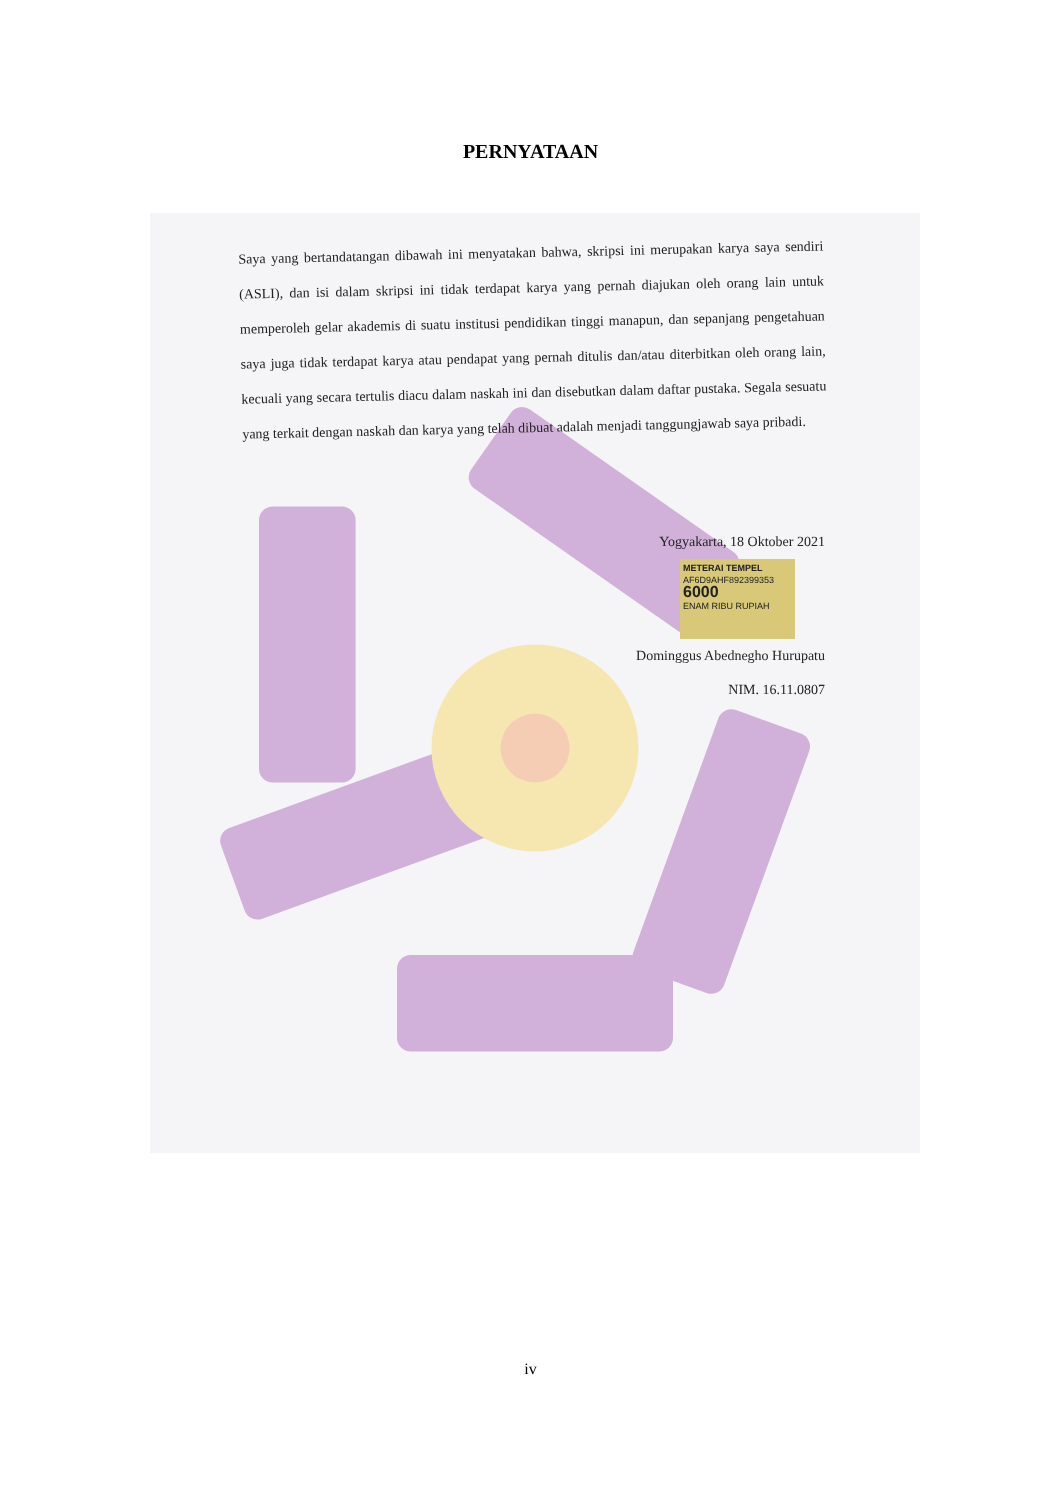PERNYATAAN
Saya yang bertandatangan dibawah ini menyatakan bahwa, skripsi ini merupakan karya saya sendiri (ASLI), dan isi dalam skripsi ini tidak terdapat karya yang pernah diajukan oleh orang lain untuk memperoleh gelar akademis di suatu institusi pendidikan tinggi manapun, dan sepanjang pengetahuan saya juga tidak terdapat karya atau pendapat yang pernah ditulis dan/atau diterbitkan oleh orang lain, kecuali yang secara tertulis diacu dalam naskah ini dan disebutkan dalam daftar pustaka. Segala sesuatu yang terkait dengan naskah dan karya yang telah dibuat adalah menjadi tanggungjawab saya pribadi.
Yogyakarta, 18 Oktober 2021
METERAI TEMPEL
AF6D9AHF892399353
6000
ENAM RIBU RUPIAH
Dominggus Abednegho Hurupatu
NIM. 16.11.0807
iv